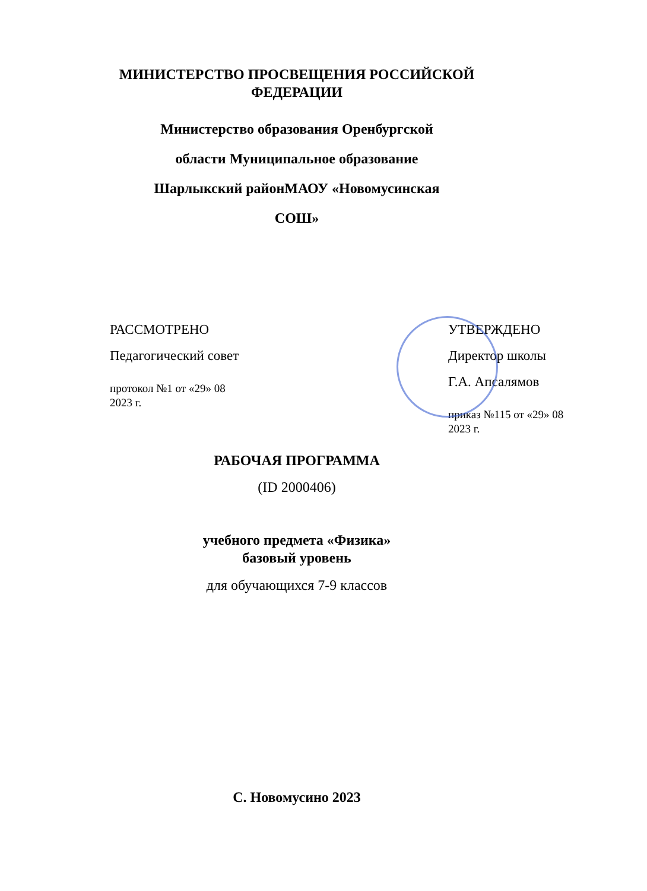МИНИСТЕРСТВО ПРОСВЕЩЕНИЯ РОССИЙСКОЙ
ФЕДЕРАЦИИ
Министерство образования Оренбургской
области Муниципальное образование
Шарлыкский районМАОУ «Новомусинская
СОШ»
РАССМОТРЕНО
Педагогический совет
протокол №1 от «29» 08
2023 г.
УТВЕРЖДЕНО
Директор школы
Г.А. Апсалямов
приказ №115 от «29» 08
2023 г.
РАБОЧАЯ ПРОГРАММА
(ID 2000406)
учебного предмета «Физика»
базовый уровень
для обучающихся 7-9 классов
С. Новомусино 2023